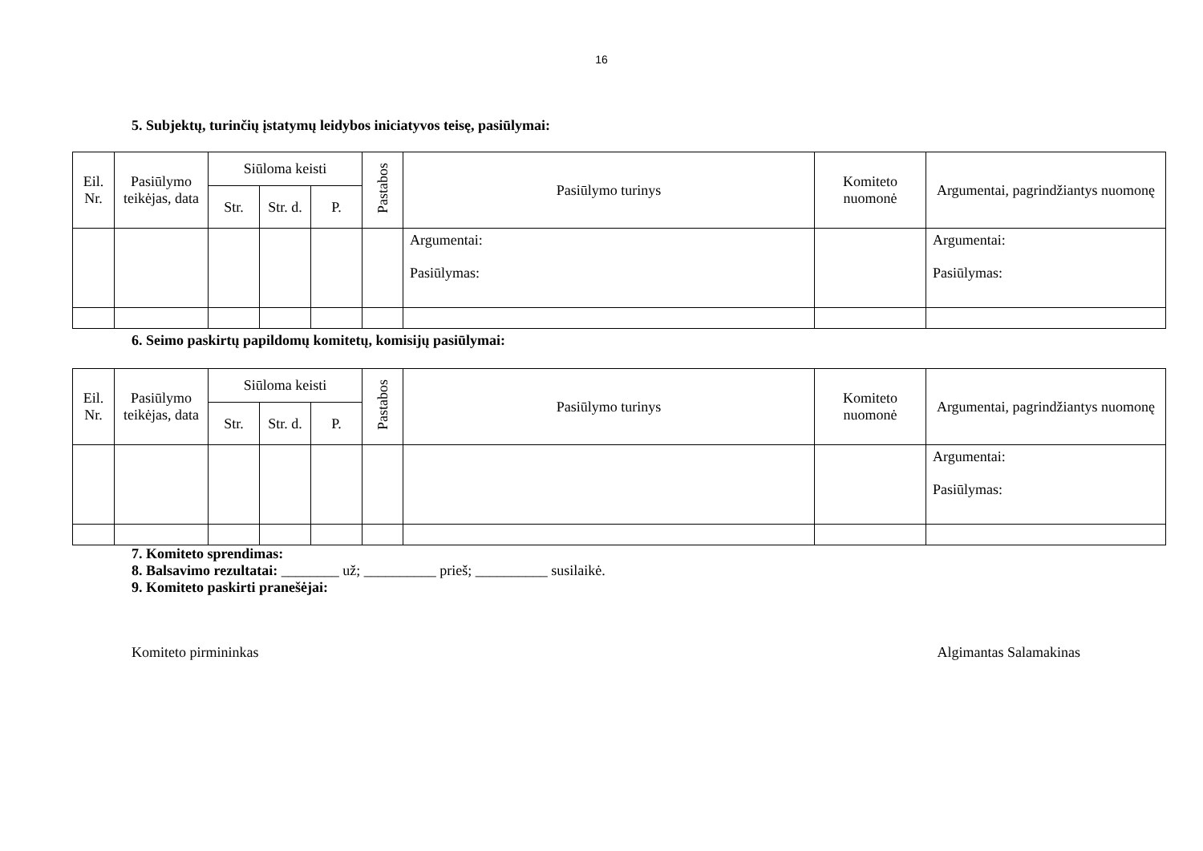16
5. Subjektų, turinčių įstatymų leidybos iniciatyvos teisę, pasiūlymai:
| Eil. Nr. | Pasiūlymo teikėjas, data | Siūloma keisti | | | Pastabos | Pasiūlymo turinys | Komiteto nuomonė | Argumentai, pagrindžiantys nuomonę |
| --- | --- | --- | --- | --- | --- | --- | --- | --- |
| | | Str. | Str. d. | P. | | | | |
| | | | | | | Argumentai: Pasiūlymas: | | Argumentai: Pasiūlymas: |
6. Seimo paskirtų papildomų komitetų, komisijų pasiūlymai:
| Eil. Nr. | Pasiūlymo teikėjas, data | Siūloma keisti | | | Pastabos | Pasiūlymo turinys | Komiteto nuomonė | Argumentai, pagrindžiantys nuomonę |
| --- | --- | --- | --- | --- | --- | --- | --- | --- |
| | | Str. | Str. d. | P. | | | | |
| | | | | | | | | Argumentai: Pasiūlymas: |
7. Komiteto sprendimas:
8. Balsavimo rezultatai: ________ už; __________ prieš; __________ susilaikė.
9. Komiteto paskirti pranešėjai:
Komiteto pirmininkas Algimantas Salamakinas